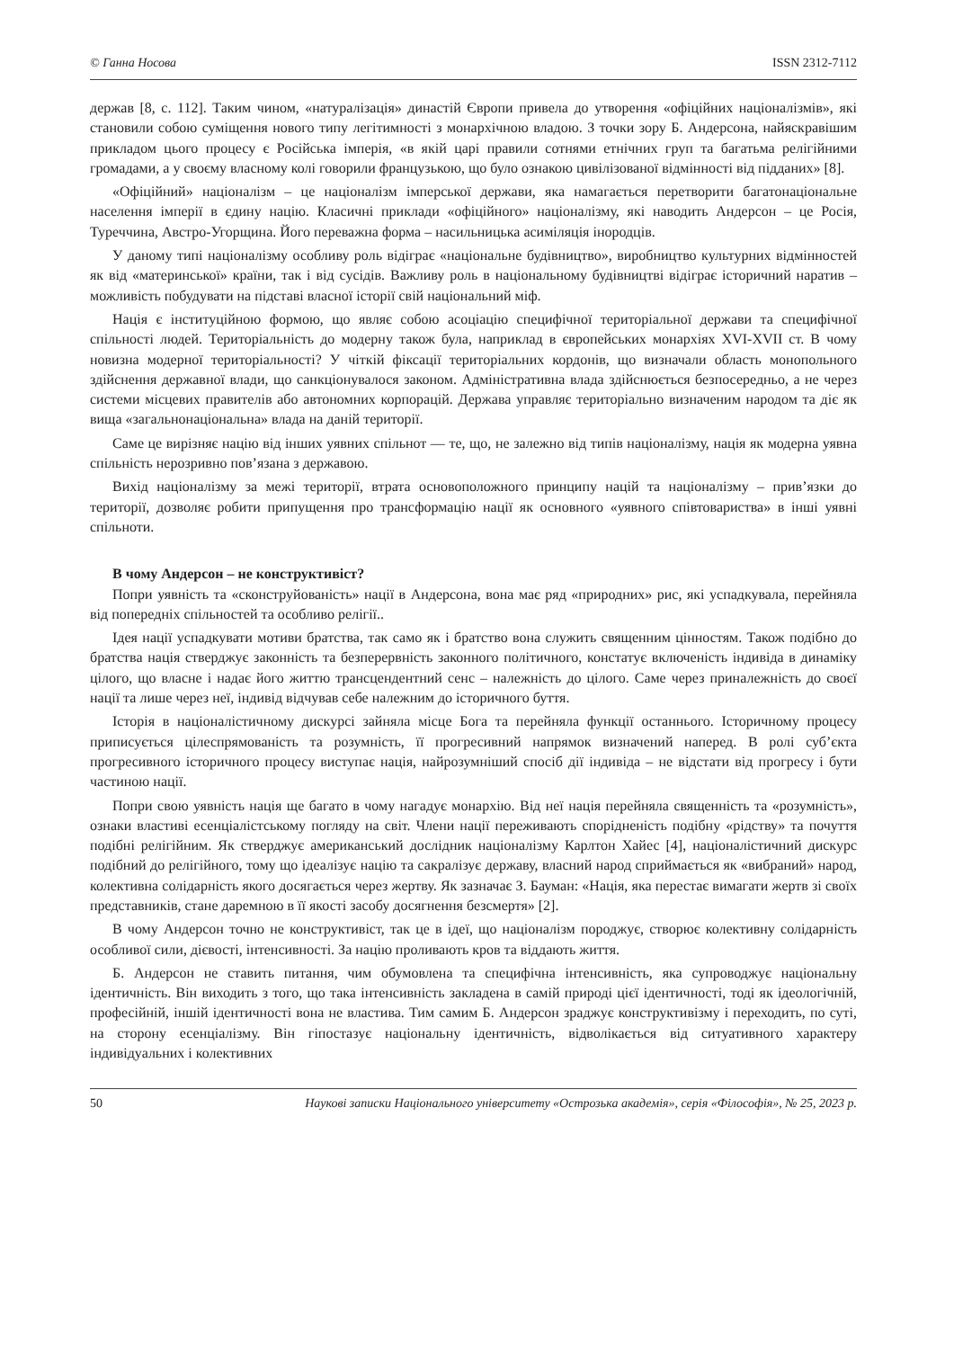© Ганна Носова ISSN 2312-7112
держав [8, с. 112]. Таким чином, «натуралізація» династій Європи привела до утворення «офіційних націоналізмів», які становили собою суміщення нового типу легітимності з монархічною владою. З точки зору Б. Андерсона, найяскравішим прикладом цього процесу є Російська імперія, «в якій царі правили сотнями етнічних груп та багатьма релігійними громадами, а у своєму власному колі говорили французькою, що було ознакою цивілізованої відмінності від підданих» [8].
«Офіційний» націоналізм – це націоналізм імперської держави, яка намагається перетворити багатонаціональне населення імперії в єдину націю. Класичні приклади «офіційного» націоналізму, які наводить Андерсон – це Росія, Туреччина, Австро-Угорщина. Його переважна форма – насильницька асиміляція інородців.
У даному типі націоналізму особливу роль відіграє «національне будівництво», виробництво культурних відмінностей як від «материнської» країни, так і від сусідів. Важливу роль в національному будівництві відіграє історичний наратив – можливість побудувати на підставі власної історії свій національний міф.
Нація є інституційною формою, що являє собою асоціацію специфічної територіальної держави та специфічної спільності людей. Територіальність до модерну також була, наприклад в європейських монархіях XVI-XVII ст. В чому новизна модерної територіальності? У чіткій фіксації територіальних кордонів, що визначали область монопольного здійснення державної влади, що санкціонувалося законом. Адміністративна влада здійснюється безпосередньо, а не через системи місцевих правителів або автономних корпорацій. Держава управляє територіально визначеним народом та діє як вища «загальнонаціональна» влада на даній території.
Саме це вирізняє націю від інших уявних спільнот — те, що, не залежно від типів націоналізму, нація як модерна уявна спільність нерозривно пов’язана з державою.
Вихід націоналізму за межі території, втрата основоположного принципу націй та націоналізму – прив’язки до території, дозволяє робити припущення про трансформацію нації як основного «уявного співтовариства» в інші уявні спільноти.
В чому Андерсон – не конструктивіст?
Попри уявність та «сконструйованість» нації в Андерсона, вона має ряд «природних» рис, які успадкувала, перейняла від попередніх спільностей та особливо релігії..
Ідея нації успадкувати мотиви братства, так само як і братство вона служить священним цінностям. Також подібно до братства нація стверджує законність та безперервність законного політичного, констатує включеність індивіда в динаміку цілого, що власне і надає його життю трансцендентний сенс – належність до цілого. Саме через приналежність до своєї нації та лише через неї, індивід відчував себе належним до історичного буття.
Історія в націоналістичному дискурсі зайняла місце Бога та перейняла функції останнього. Історичному процесу приписується цілеспрямованість та розумність, її прогресивний напрямок визначений наперед. В ролі суб’єкта прогресивного історичного процесу виступає нація, найрозумніший спосіб дії індивіда – не відстати від прогресу і бути частиною нації.
Попри свою уявність нація ще багато в чому нагадує монархію. Від неї нація перейняла священність та «розумність», ознаки властиві есенціалістському погляду на світ. Члени нації переживають спорідненість подібну «рідству» та почуття подібні релігійним. Як стверджує американський дослідник націоналізму Карлтон Хайес [4], націоналістичний дискурс подібний до релігійного, тому що ідеалізує націю та сакралізує державу, власний народ сприймається як «вибраний» народ, колективна солідарність якого досягається через жертву. Як зазначає З. Бауман: «Нація, яка перестає вимагати жертв зі своїх представників, стане даремною в її якості засобу досягнення безсмертя» [2].
В чому Андерсон точно не конструктивіст, так це в ідеї, що націоналізм породжує, створює колективну солідарність особливої сили, дієвості, інтенсивності. За націю проливають кров та віддають життя.
Б. Андерсон не ставить питання, чим обумовлена та специфічна інтенсивність, яка супроводжує національну ідентичність. Він виходить з того, що така інтенсивність закладена в самій природі цієї ідентичності, тоді як ідеологічній, професійній, іншій ідентичності вона не властива. Тим самим Б. Андерсон зраджує конструктивізму і переходить, по суті, на сторону есенціалізму. Він гіпостазує національну ідентичність, відволікається від ситуативного характеру індивідуальних і колективних
50 Наукові записки Національного університету «Острозька академія», серія «Філософія», № 25, 2023 р.